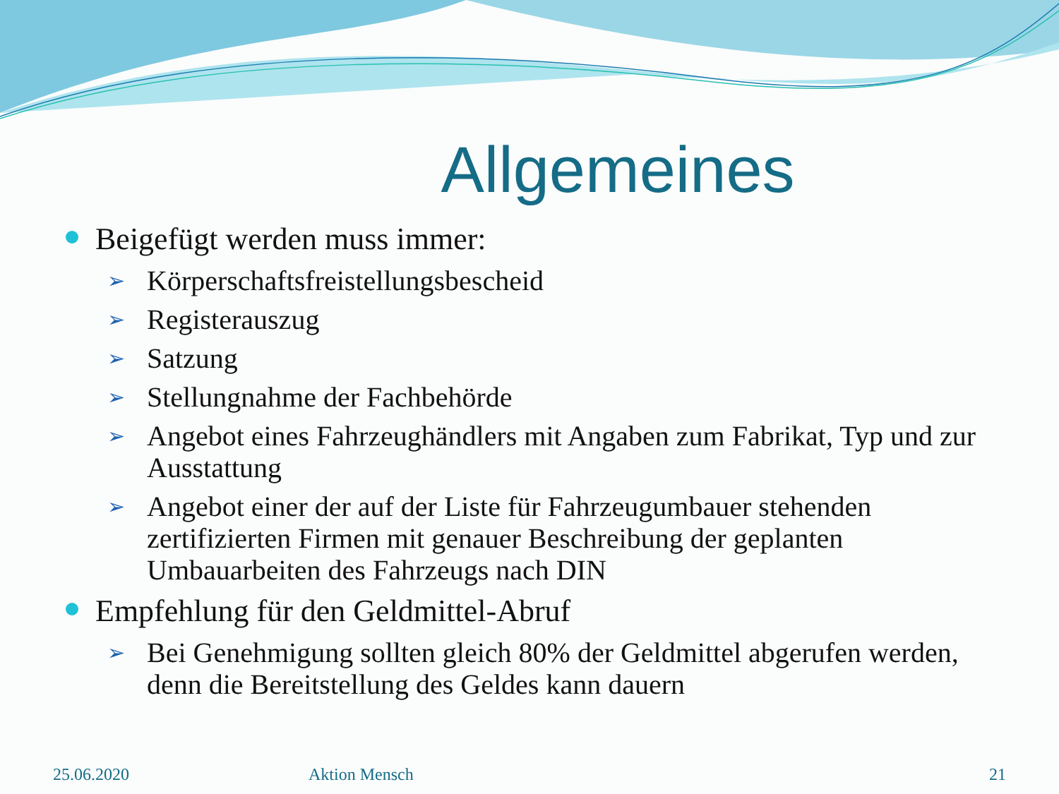Allgemeines
Beigefügt werden muss immer:
➢ Körperschaftsfreistellungsbescheid
➢ Registerauszug
➢ Satzung
➢ Stellungnahme der Fachbehörde
➢ Angebot eines Fahrzeughändlers mit Angaben zum Fabrikat, Typ und zur Ausstattung
➢ Angebot einer der auf der Liste für Fahrzeugumbauer stehenden zertifizierten Firmen mit genauer Beschreibung der geplanten Umbauarbeiten des Fahrzeugs nach DIN
Empfehlung für den Geldmittel-Abruf
➢ Bei Genehmigung sollten gleich 80% der Geldmittel abgerufen werden, denn die Bereitstellung des Geldes kann dauern
25.06.2020 Aktion Mensch 21